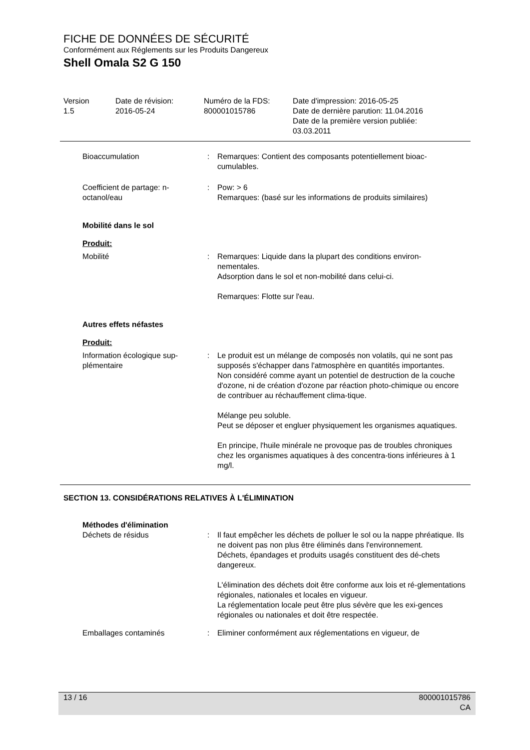FICHE DE DONNÉES DE SÉCURITÉ
Conformément aux Réglements sur les Produits Dangereux
Shell Omala S2 G 150
| Version 1.5 | Date de révision: 2016-05-24 | Numéro de la FDS: 800001015786 | Date d'impression: 2016-05-25 Date de dernière parution: 11.04.2016 Date de la première version publiée: 03.03.2011 |
| Bioaccumulation | : | Remarques: Contient des composants potentiellement bioac- cumulables. |
| Coefficient de partage: n- octanol/eau | : | Pow: > 6 Remarques: (basé sur les informations de produits similaires) |
| Mobilité dans le sol | | |
| Produit: | | |
| Mobilité | : | Remarques: Liquide dans la plupart des conditions environ- nementales. Adsorption dans le sol et non-mobilité dans celui-ci. Remarques: Flotte sur l'eau. |
| Autres effets néfastes | | |
| Produit: | | |
| Information écologique sup- plémentaire | : | Le produit est un mélange de composés non volatils, qui ne sont pas supposés s'échapper dans l'atmosphère en quantités importantes. Non considéré comme ayant un potentiel de destruction de la couche d'ozone, ni de création d'ozone par réaction photo-chimique ou encore de contribuer au réchauffement clima-tique. Mélange peu soluble. Peut se déposer et engluer physiquement les organismes aquatiques. En principe, l'huile minérale ne provoque pas de troubles chroniques chez les organismes aquatiques à des concentra-tions inférieures à 1 mg/l. |
SECTION 13. CONSIDÉRATIONS RELATIVES À L'ÉLIMINATION
| Méthodes d'élimination | | |
| Déchets de résidus | : | Il faut empêcher les déchets de polluer le sol ou la nappe phréatique. Ils ne doivent pas non plus être éliminés dans l'environnement. Déchets, épandages et produits usagés constituent des dé-chets dangereux. L'élimination des déchets doit être conforme aux lois et ré-glementations régionales, nationales et locales en vigueur. La réglementation locale peut être plus sévère que les exi-gences régionales ou nationales et doit être respectée. |
| Emballages contaminés | : | Eliminer conformément aux réglementations en vigueur, de |
13 / 16 800001015786
CA